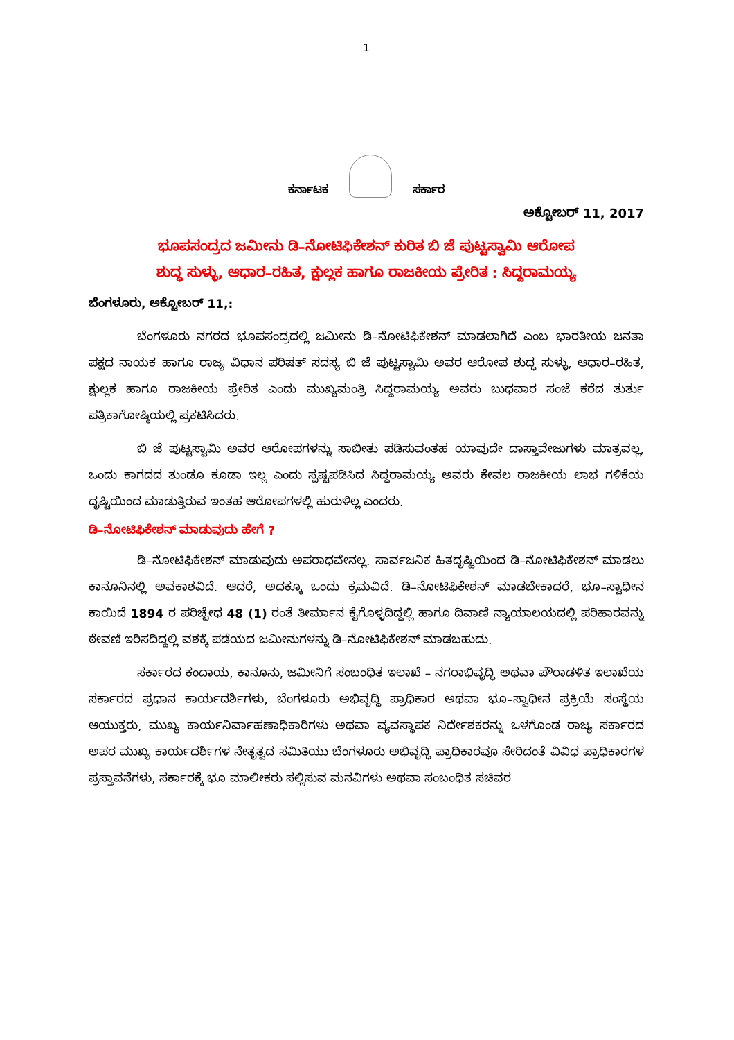1
ಕರ್ನಾಟಕ
ಸರ್ಕಾರ
ಅಕ್ಟೋಬರ್ 11, 2017
ಭೂಪಸಂದ್ರದ ಜಮೀನು ಡಿ–ನೋಟಿಫಿಕೇಶನ್ ಕುರಿತ ಬಿ ಜೆ ಪುಟ್ಟಸ್ವಾಮಿ ಆರೋಪ
ಶುದ್ಧ ಸುಳ್ಳು, ಆಧಾರ–ರಹಿತ, ಕ್ಷುಲ್ಲಕ ಹಾಗೂ ರಾಜಕೀಯ ಪ್ರೇರಿತ : ಸಿದ್ದರಾಮಯ್ಯ
ಬೆಂಗಳೂರು, ಅಕ್ಟೋಬರ್ 11,:
ಬೆಂಗಳೂರು ನಗರದ ಭೂಪಸಂದ್ರದಲ್ಲಿ ಜಮೀನು ಡಿ–ನೋಟಿಫಿಕೇಶನ್ ಮಾಡಲಾಗಿದೆ ಎಂಬ ಭಾರತೀಯ ಜನತಾ ಪಕ್ಷದ ನಾಯಕ ಹಾಗೂ ರಾಜ್ಯ ವಿಧಾನ ಪರಿಷತ್ ಸದಸ್ಯ ಬಿ ಜೆ ಪುಟ್ಟಸ್ವಾಮಿ ಅವರ ಆರೋಪ ಶುದ್ಧ ಸುಳ್ಳು, ಆಧಾರ–ರಹಿತ, ಕ್ಷುಲ್ಲಕ ಹಾಗೂ ರಾಜಕೀಯ ಪ್ರೇರಿತ ಎಂದು ಮುಖ್ಯಮಂತ್ರಿ ಸಿದ್ದರಾಮಯ್ಯ ಅವರು ಬುಧವಾರ ಸಂಜೆ ಕರೆದ ತುರ್ತು ಪತ್ರಿಕಾಗೋಷ್ಠಿಯಲ್ಲಿ ಪ್ರಕಟಿಸಿದರು.
ಬಿ ಜೆ ಪುಟ್ಟಸ್ವಾಮಿ ಅವರ ಆರೋಪಗಳನ್ನು ಸಾಬೀತು ಪಡಿಸುವಂತಹ ಯಾವುದೇ ದಾಸ್ತಾವೇಜುಗಳು ಮಾತ್ರವಲ್ಲ, ಒಂದು ಕಾಗದದ ತುಂಡೂ ಕೂಡಾ ಇಲ್ಲ ಎಂದು ಸ್ಪಷ್ಟಪಡಿಸಿದ ಸಿದ್ದರಾಮಯ್ಯ ಅವರು ಕೇವಲ ರಾಜಕೀಯ ಲಾಭ ಗಳಿಕೆಯ ದೃಷ್ಟಿಯಿಂದ ಮಾಡುತ್ತಿರುವ ಇಂತಹ ಆರೋಪಗಳಲ್ಲಿ ಹುರುಳಿಲ್ಲ ಎಂದರು.
ಡಿ–ನೋಟಿಫಿಕೇಶನ್ ಮಾಡುವುದು ಹೇಗೆ ?
ಡಿ–ನೋಟಿಫಿಕೇಶನ್ ಮಾಡುವುದು ಅಪರಾಧವೇನಲ್ಲ. ಸಾರ್ವಜನಿಕ ಹಿತದೃಷ್ಟಿಯಿಂದ ಡಿ–ನೋಟಿಫಿಕೇಶನ್ ಮಾಡಲು ಕಾನೂನಿನಲ್ಲಿ ಅವಕಾಶವಿದೆ. ಆದರೆ, ಅದಕ್ಕೂ ಒಂದು ಕ್ರಮವಿದೆ. ಡಿ–ನೋಟಿಫಿಕೇಶನ್ ಮಾಡಬೇಕಾದರೆ, ಭೂ–ಸ್ವಾಧೀನ ಕಾಯಿದೆ 1894 ರ ಪರಿಚ್ಛೇಧ 48 (1) ರಂತೆ ತೀರ್ಮಾನ ಕೈಗೊಳ್ಳದಿದ್ದಲ್ಲಿ ಹಾಗೂ ದಿವಾಣಿ ನ್ಯಾಯಾಲಯದಲ್ಲಿ ಪರಿಹಾರವನ್ನು ಠೇವಣಿ ಇರಿಸದಿದ್ದಲ್ಲಿ ವಶಕ್ಕೆ ಪಡೆಯದ ಜಮೀನುಗಳನ್ನು ಡಿ–ನೋಟಿಫಿಕೇಶನ್ ಮಾಡಬಹುದು.
ಸರ್ಕಾರದ ಕಂದಾಯ, ಕಾನೂನು, ಜಮೀನಿಗೆ ಸಂಬಂಧಿತ ಇಲಾಖೆ – ನಗರಾಭಿವೃದ್ಧಿ ಅಥವಾ ಪೌರಾಡಳಿತ ಇಲಾಖೆಯ ಸರ್ಕಾರದ ಪ್ರಧಾನ ಕಾರ್ಯದರ್ಶಿಗಳು, ಬೆಂಗಳೂರು ಅಭಿವೃದ್ಧಿ ಪ್ರಾಧಿಕಾರ ಅಥವಾ ಭೂ–ಸ್ವಾಧೀನ ಪ್ರಕ್ರಿಯೆ ಸಂಸ್ಥೆಯ ಆಯುಕ್ತರು, ಮುಖ್ಯ ಕಾರ್ಯನಿರ್ವಾಹಣಾಧಿಕಾರಿಗಳು ಅಥವಾ ವ್ಯವಸ್ಥಾಪಕ ನಿರ್ದೇಶಕರನ್ನು ಒಳಗೊಂಡ ರಾಜ್ಯ ಸರ್ಕಾರದ ಅಪರ ಮುಖ್ಯ ಕಾರ್ಯದರ್ಶಿಗಳ ನೇತೃತ್ವದ ಸಮಿತಿಯು ಬೆಂಗಳೂರು ಅಭಿವೃದ್ಧಿ ಪ್ರಾಧಿಕಾರವೂ ಸೇರಿದಂತೆ ವಿವಿಧ ಪ್ರಾಧಿಕಾರಗಳ ಪ್ರಸ್ತಾವನೆಗಳು, ಸರ್ಕಾರಕ್ಕೆ ಭೂ ಮಾಲೀಕರು ಸಲ್ಲಿಸುವ ಮನವಿಗಳು ಅಥವಾ ಸಂಬಂಧಿತ ಸಚಿವರ